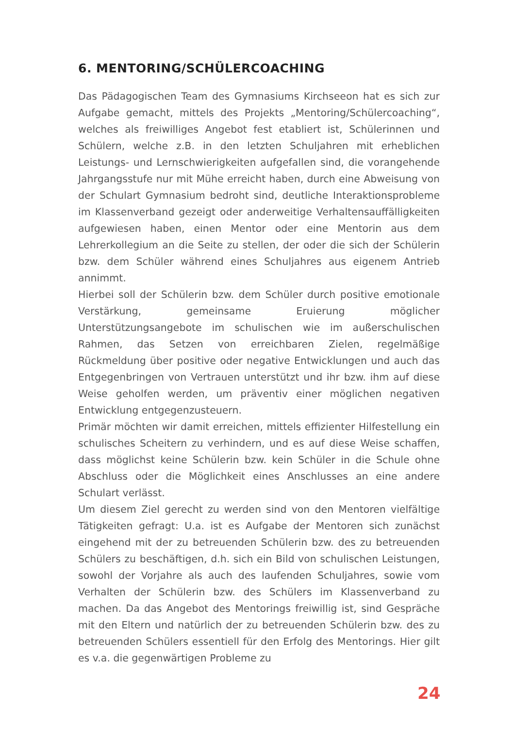6. MENTORING/SCHÜLERCOACHING
Das Pädagogischen Team des Gymnasiums Kirchseeon hat es sich zur Aufgabe gemacht, mittels des Projekts „Mentoring/Schülercoaching“, welches als freiwilliges Angebot fest etabliert ist, Schülerinnen und Schülern, welche z.B. in den letzten Schuljahren mit erheblichen Leistungs- und Lernschwierigkeiten aufgefallen sind, die vorangehende Jahrgangsstufe nur mit Mühe erreicht haben, durch eine Abweisung von der Schulart Gymnasium bedroht sind, deutliche Interaktionsprobleme im Klassenverband gezeigt oder anderweitige Verhaltensauffälligkeiten aufgewiesen haben, einen Mentor oder eine Mentorin aus dem Lehrerkollegium an die Seite zu stellen, der oder die sich der Schülerin bzw. dem Schüler während eines Schuljahres aus eigenem Antrieb annimmt.
Hierbei soll der Schülerin bzw. dem Schüler durch positive emotionale Verstärkung, gemeinsame Eruierung möglicher Unterstützungsangebote im schulischen wie im außerschulischen Rahmen, das Setzen von erreichbaren Zielen, regelmäßige Rückmeldung über positive oder negative Entwicklungen und auch das Entgegenbringen von Vertrauen unterstützt und ihr bzw. ihm auf diese Weise geholfen werden, um präventiv einer möglichen negativen Entwicklung entgegenzusteuern.
Primär möchten wir damit erreichen, mittels effizienter Hilfestellung ein schulisches Scheitern zu verhindern, und es auf diese Weise schaffen, dass möglichst keine Schülerin bzw. kein Schüler in die Schule ohne Abschluss oder die Möglichkeit eines Anschlusses an eine andere Schulart verlässt.
Um diesem Ziel gerecht zu werden sind von den Mentoren vielfältige Tätigkeiten gefragt: U.a. ist es Aufgabe der Mentoren sich zunächst eingehend mit der zu betreuenden Schülerin bzw. des zu betreuenden Schülers zu beschäftigen, d.h. sich ein Bild von schulischen Leistungen, sowohl der Vorjahre als auch des laufenden Schuljahres, sowie vom Verhalten der Schülerin bzw. des Schülers im Klassenverband zu machen. Da das Angebot des Mentorings freiwillig ist, sind Gespräche mit den Eltern und natürlich der zu betreuenden Schülerin bzw. des zu betreuenden Schülers essentiell für den Erfolg des Mentorings. Hier gilt es v.a. die gegenwärtigen Probleme zu
24